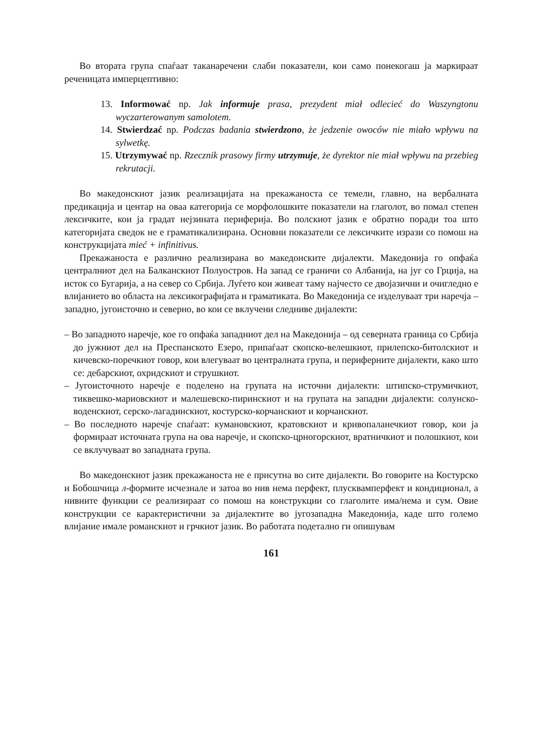Во втората група спаѓаат таканаречени слаби показатели, кои само понекогаш ја маркираат реченицата имперцептивно:
13. Informować np. Jak informuje prasa, prezydent miał odlecieć do Waszyngtonu wyczarterowanym samolotem.
14. Stwierdzać np. Podczas badania stwierdzono, że jedzenie owoców nie miało wpływu na sylwetkę.
15. Utrzymywać np. Rzecznik prasowy firmy utrzymuje, że dyrektor nie miał wpływu na przebieg rekrutacji.
Во македонскиот јазик реализацијата на прекажаноста се темели, главно, на вербалната предикација и центар на оваа категорија се морфолошките показатели на глаголот, во помал степен лексичките, кои ја градат нејзината периферија. Во полскиот јазик е обратно поради тоа што категоријата сведок не е граматикализирана. Основни показатели се лексичките изрази со помош на конструкцијата mieć + infinitivus.
Прекажаноста е различно реализирана во македонските дијалекти. Македонија го опфаќа централниот дел на Балканскиот Полуостров. На запад се граничи со Албанија, на југ со Грција, на исток со Бугарија, а на север со Србија. Луѓето кои живеат таму најчесто се двојазични и очигледно е влијанието во областа на лексикографијата и граматиката. Во Македонија се изделуваат три наречја – западно, југоисточно и северно, во кои се вклучени следниве дијалекти:
– Во западното наречје, кое го опфаќа западниот дел на Македонија – од северната граница со Србија до јужниот дел на Преспанското Езеро, припаѓаат скопско-велешкиот, прилепско-битолскиот и кичевско-поречкиот говор, кои влегуваат во централната група, и периферните дијалекти, како што се: дебарскиот, охридскиот и струшкиот.
– Југоисточното наречје е поделено на групата на источни дијалекти: штипско-струмичкиот, тиквешко-мариовскиот и малешевско-пиринскиот и на групата на западни дијалекти: солунско-воденскиот, серско-лагадинскиот, костурско-корчанскиот и корчанскиот.
– Во последното наречје спаѓаат: кумановскиот, кратовскиот и кривопаланечкиот говор, кои ја формираат источната група на ова наречје, и скопско-црногорскиот, вратничкиот и полошкиот, кои се вклучуваат во западната група.
Во македонскиот јазик прекажаноста не е присутна во сите дијалекти. Во говорите на Костурско и Бобошчица л-формите исчезнале и затоа во нив нема перфект, плусквамперфект и кондиционал, а нивните функции се реализираат со помош на конструкции со глаголите има/нема и сум. Овие конструкции се карактеристични за дијалектите во југозападна Македонија, каде што големо влијание имале романскиот и грчкиот јазик. Во работата подетално ги опишувам
161